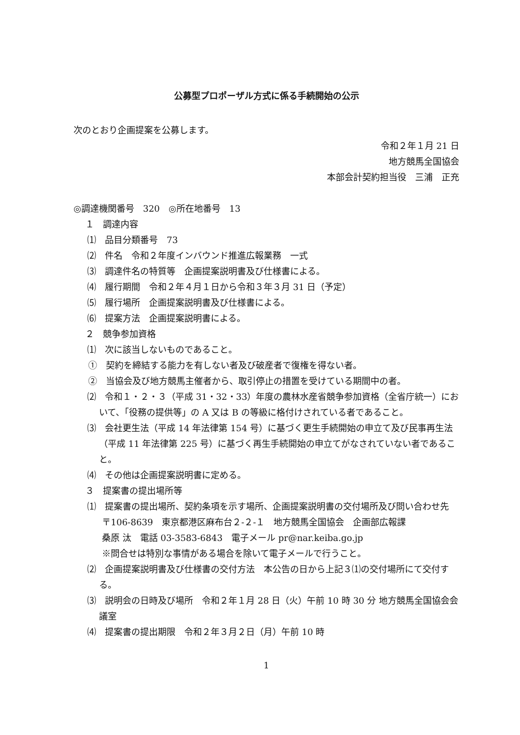公募型プロポーザル方式に係る手続開始の公示
次のとおり企画提案を公募します。
令和２年１月 21 日
地方競馬全国協会
本部会計契約担当役　三浦　正充
◎調達機関番号　320　◎所在地番号　13
１　調達内容
⑴　品目分類番号　73
⑵　件名　令和２年度インバウンド推進広報業務　一式
⑶　調達件名の特質等　企画提案説明書及び仕様書による。
⑷　履行期間　令和２年４月１日から令和３年３月 31 日（予定）
⑸　履行場所　企画提案説明書及び仕様書による。
⑹　提案方法　企画提案説明書による。
２　競争参加資格
⑴　次に該当しないものであること。
①　契約を締結する能力を有しない者及び破産者で復権を得ない者。
②　当協会及び地方競馬主催者から、取引停止の措置を受けている期間中の者。
⑵　令和１・２・３（平成 31・32・33）年度の農林水産省競争参加資格（全省庁統一）において、「役務の提供等」の A 又は B の等級に格付けされている者であること。
⑶　会社更生法（平成 14 年法律第 154 号）に基づく更生手続開始の申立て及び民事再生法（平成 11 年法律第 225 号）に基づく再生手続開始の申立てがなされていない者であること。
⑷　その他は企画提案説明書に定める。
３　提案書の提出場所等
⑴　提案書の提出場所、契約条項を示す場所、企画提案説明書の交付場所及び問い合わせ先
〒106-8639　東京都港区麻布台２‐２‐１　地方競馬全国協会　企画部広報課
桑原 汰　電話 03‐3583‐6843　電子メール pr@nar.keiba.go.jp
※問合せは特別な事情がある場合を除いて電子メールで行うこと。
⑵　企画提案説明書及び仕様書の交付方法　本公告の日から上記３⑴の交付場所にて交付する。
⑶　説明会の日時及び場所　令和２年１月 28 日（火）午前 10 時 30 分 地方競馬全国協会会議室
⑷　提案書の提出期限　令和２年３月２日（月）午前 10 時
1